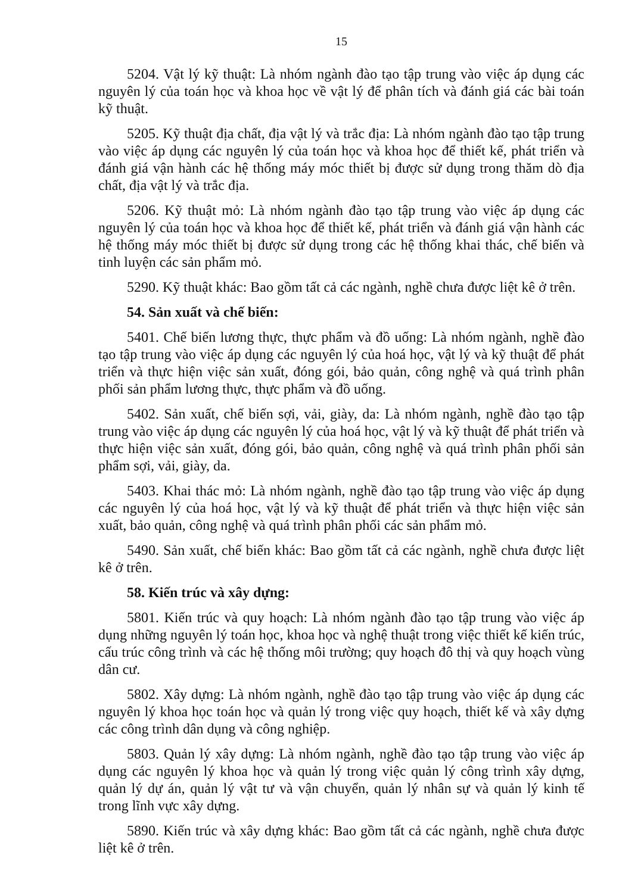15
5204. Vật lý kỹ thuật: Là nhóm ngành đào tạo tập trung vào việc áp dụng các nguyên lý của toán học và khoa học về vật lý để phân tích và đánh giá các bài toán kỹ thuật.
5205. Kỹ thuật địa chất, địa vật lý và trắc địa: Là nhóm ngành đào tạo tập trung vào việc áp dụng các nguyên lý của toán học và khoa học để thiết kế, phát triển và đánh giá vận hành các hệ thống máy móc thiết bị được sử dụng trong thăm dò địa chất, địa vật lý và trắc địa.
5206. Kỹ thuật mỏ: Là nhóm ngành đào tạo tập trung vào việc áp dụng các nguyên lý của toán học và khoa học để thiết kế, phát triển và đánh giá vận hành các hệ thống máy móc thiết bị được sử dụng trong các hệ thống khai thác, chế biến và tinh luyện các sản phẩm mỏ.
5290. Kỹ thuật khác: Bao gồm tất cả các ngành, nghề chưa được liệt kê ở trên.
54. Sản xuất và chế biến:
5401. Chế biến lương thực, thực phẩm và đồ uống: Là nhóm ngành, nghề đào tạo tập trung vào việc áp dụng các nguyên lý của hoá học, vật lý và kỹ thuật để phát triển và thực hiện việc sản xuất, đóng gói, bảo quản, công nghệ và quá trình phân phối sản phẩm lương thực, thực phẩm và đồ uống.
5402. Sản xuất, chế biến sợi, vải, giày, da: Là nhóm ngành, nghề đào tạo tập trung vào việc áp dụng các nguyên lý của hoá học, vật lý và kỹ thuật để phát triển và thực hiện việc sản xuất, đóng gói, bảo quản, công nghệ và quá trình phân phối sản phẩm sợi, vải, giày, da.
5403. Khai thác mỏ: Là nhóm ngành, nghề đào tạo tập trung vào việc áp dụng các nguyên lý của hoá học, vật lý và kỹ thuật để phát triển và thực hiện việc sản xuất, bảo quản, công nghệ và quá trình phân phối các sản phẩm mỏ.
5490. Sản xuất, chế biến khác: Bao gồm tất cả các ngành, nghề chưa được liệt kê ở trên.
58. Kiến trúc và xây dựng:
5801. Kiến trúc và quy hoạch: Là nhóm ngành đào tạo tập trung vào việc áp dụng những nguyên lý toán học, khoa học và nghệ thuật trong việc thiết kế kiến trúc, cấu trúc công trình và các hệ thống môi trường; quy hoạch đô thị và quy hoạch vùng dân cư.
5802. Xây dựng: Là nhóm ngành, nghề đào tạo tập trung vào việc áp dụng các nguyên lý khoa học toán học và quản lý trong việc quy hoạch, thiết kế và xây dựng các công trình dân dụng và công nghiệp.
5803. Quản lý xây dựng: Là nhóm ngành, nghề đào tạo tập trung vào việc áp dụng các nguyên lý khoa học và quản lý trong việc quản lý công trình xây dựng, quản lý dự án, quản lý vật tư và vận chuyển, quản lý nhân sự và quản lý kinh tế trong lĩnh vực xây dựng.
5890. Kiến trúc và xây dựng khác: Bao gồm tất cả các ngành, nghề chưa được liệt kê ở trên.